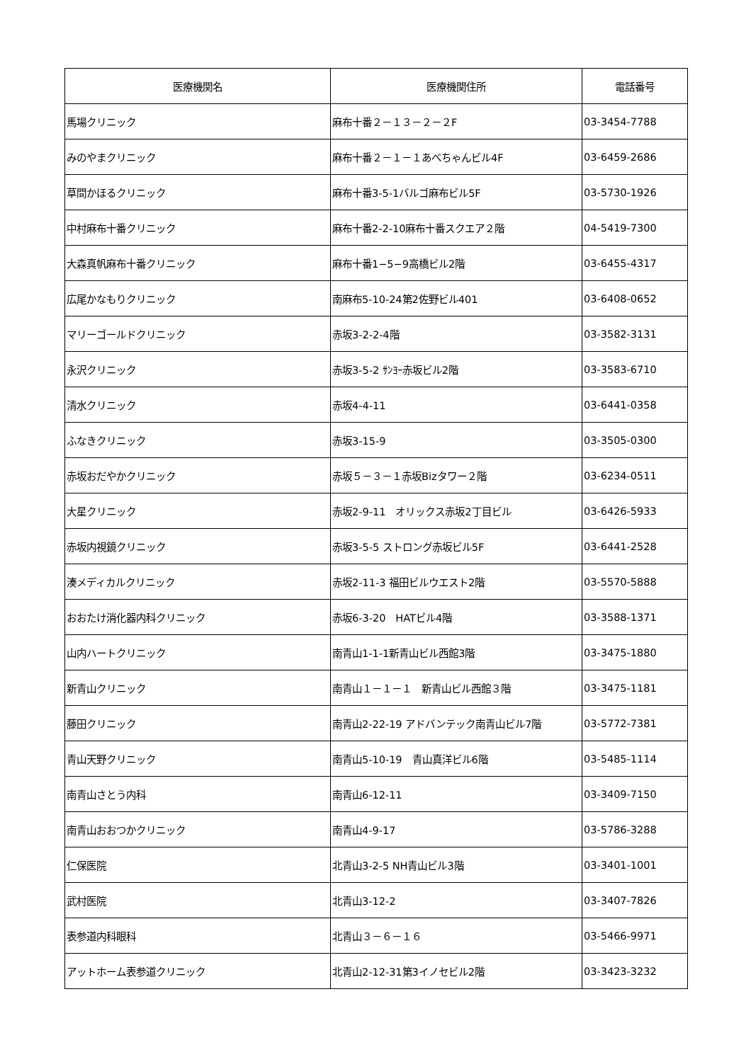| 医療機関名 | 医療機関住所 | 電話番号 |
| --- | --- | --- |
| 馬場クリニック | 麻布十番２－１３－２－２F | 03-3454-7788 |
| みのやまクリニック | 麻布十番２－１－１あべちゃんビル4F | 03-6459-2686 |
| 草間かほるクリニック | 麻布十番3-5-1バルゴ麻布ビル5F | 03-5730-1926 |
| 中村麻布十番クリニック | 麻布十番2-2-10麻布十番スクエア２階 | 04-5419-7300 |
| 大森真帆麻布十番クリニック | 麻布十番1−5−9高橋ビル2階 | 03-6455-4317 |
| 広尾かなもりクリニック | 南麻布5-10-24第2佐野ビル401 | 03-6408-0652 |
| マリーゴールドクリニック | 赤坂3-2-2-4階 | 03-3582-3131 |
| 永沢クリニック | 赤坂3-5-2 ｻﾝﾖｰ赤坂ビル2階 | 03-3583-6710 |
| 清水クリニック | 赤坂4-4-11 | 03-6441-0358 |
| ふなきクリニック | 赤坂3-15-9 | 03-3505-0300 |
| 赤坂おだやかクリニック | 赤坂５－３－１赤坂Bizタワー２階 | 03-6234-0511 |
| 大星クリニック | 赤坂2-9-11 オリックス赤坂2丁目ビル | 03-6426-5933 |
| 赤坂内視鏡クリニック | 赤坂3-5-5 ストロング赤坂ビル5F | 03-6441-2528 |
| 湊メディカルクリニック | 赤坂2-11-3 福田ビルウエスト2階 | 03-5570-5888 |
| おおたけ消化器内科クリニック | 赤坂6-3-20 HATビル4階 | 03-3588-1371 |
| 山内ハートクリニック | 南青山1-1-1新青山ビル西館3階 | 03-3475-1880 |
| 新青山クリニック | 南青山１－１－１ 新青山ビル西館３階 | 03-3475-1181 |
| 藤田クリニック | 南青山2-22-19 アドバンテック南青山ビル7階 | 03-5772-7381 |
| 青山天野クリニック | 南青山5-10-19 青山真洋ビル6階 | 03-5485-1114 |
| 南青山さとう内科 | 南青山6-12-11 | 03-3409-7150 |
| 南青山おおつかクリニック | 南青山4-9-17 | 03-5786-3288 |
| 仁保医院 | 北青山3-2-5 NH青山ビル3階 | 03-3401-1001 |
| 武村医院 | 北青山3-12-2 | 03-3407-7826 |
| 表参道内科眼科 | 北青山３－６－１６ | 03-5466-9971 |
| アットホーム表参道クリニック | 北青山2-12-31第3イノセビル2階 | 03-3423-3232 |